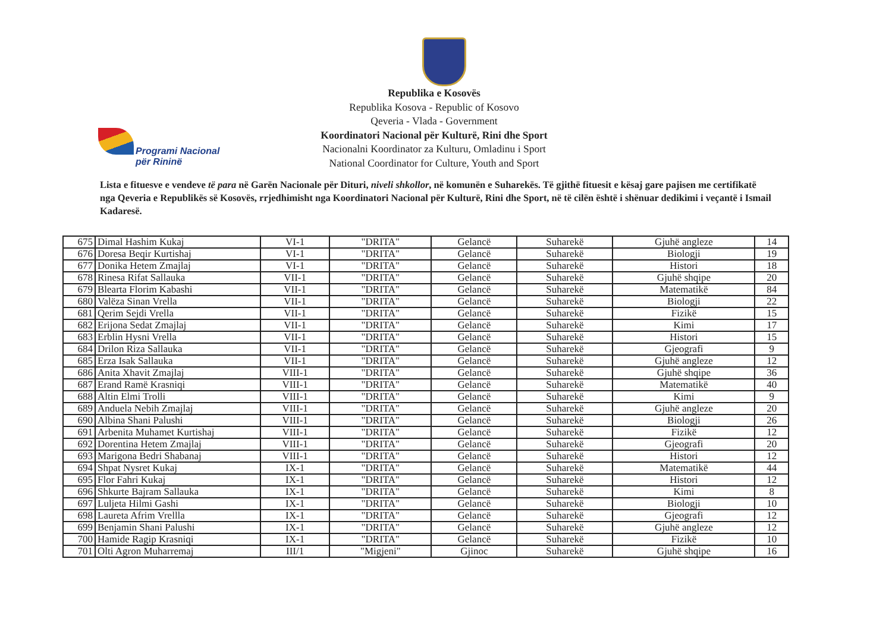Programi Nacional
për Rininë
Republika e Kosovës
Republika Kosova - Republic of Kosovo
Qeveria - Vlada - Government
Koordinatori Nacional për Kulturë, Rini dhe Sport
Nacionalni Koordinator za Kulturu, Omladinu i Sport
National Coordinator for Culture, Youth and Sport
Lista e fituesve e vendeve të para në Garën Nacionale për Dituri, niveli shkollor, në komunën e Suharekës. Të gjithë fituesit e kësaj gare pajisen me certifikatë nga Qeveria e Republikës së Kosovës, rrjedhimisht nga Koordinatori Nacional për Kulturë, Rini dhe Sport, në të cilën është i shënuar dedikimi i veçantë i Ismail Kadaresë.
| 675 | Dimal Hashim Kukaj | VI-1 | "DRITA" | Gelancë | Suharekë | Gjuhë angleze | 14 |
| 676 | Doresa Beqir Kurtishaj | VI-1 | "DRITA" | Gelancë | Suharekë | Biologji | 19 |
| 677 | Donika Hetem Zmajlaj | VI-1 | "DRITA" | Gelancë | Suharekë | Histori | 18 |
| 678 | Rinesa Rifat Sallauka | VII-1 | "DRITA" | Gelancë | Suharekë | Gjuhë shqipe | 20 |
| 679 | Blearta Florim Kabashi | VII-1 | "DRITA" | Gelancë | Suharekë | Matematikë | 84 |
| 680 | Valëza Sinan Vrella | VII-1 | "DRITA" | Gelancë | Suharekë | Biologji | 22 |
| 681 | Qerim Sejdi Vrella | VII-1 | "DRITA" | Gelancë | Suharekë | Fizikë | 15 |
| 682 | Erijona Sedat Zmajlaj | VII-1 | "DRITA" | Gelancë | Suharekë | Kimi | 17 |
| 683 | Erblin Hysni Vrella | VII-1 | "DRITA" | Gelancë | Suharekë | Histori | 15 |
| 684 | Drilon Riza Sallauka | VII-1 | "DRITA" | Gelancë | Suharekë | Gjeografi | 9 |
| 685 | Erza Isak Sallauka | VII-1 | "DRITA" | Gelancë | Suharekë | Gjuhë angleze | 12 |
| 686 | Anita Xhavit Zmajlaj | VIII-1 | "DRITA" | Gelancë | Suharekë | Gjuhë shqipe | 36 |
| 687 | Erand Ramë Krasniqi | VIII-1 | "DRITA" | Gelancë | Suharekë | Matematikë | 40 |
| 688 | Altin Elmi Trolli | VIII-1 | "DRITA" | Gelancë | Suharekë | Kimi | 9 |
| 689 | Anduela Nebih Zmajlaj | VIII-1 | "DRITA" | Gelancë | Suharekë | Gjuhë angleze | 20 |
| 690 | Albina Shani Palushi | VIII-1 | "DRITA" | Gelancë | Suharekë | Biologji | 26 |
| 691 | Arbenita Muhamet Kurtishaj | VIII-1 | "DRITA" | Gelancë | Suharekë | Fizikë | 12 |
| 692 | Dorentina Hetem Zmajlaj | VIII-1 | "DRITA" | Gelancë | Suharekë | Gjeografi | 20 |
| 693 | Marigona Bedri Shabanaj | VIII-1 | "DRITA" | Gelancë | Suharekë | Histori | 12 |
| 694 | Shpat Nysret Kukaj | IX-1 | "DRITA" | Gelancë | Suharekë | Matematikë | 44 |
| 695 | Flor Fahri Kukaj | IX-1 | "DRITA" | Gelancë | Suharekë | Histori | 12 |
| 696 | Shkurte Bajram Sallauka | IX-1 | "DRITA" | Gelancë | Suharekë | Kimi | 8 |
| 697 | Luljeta Hilmi Gashi | IX-1 | "DRITA" | Gelancë | Suharekë | Biologji | 10 |
| 698 | Laureta Afrim Vrellla | IX-1 | "DRITA" | Gelancë | Suharekë | Gjeografi | 12 |
| 699 | Benjamin Shani Palushi | IX-1 | "DRITA" | Gelancë | Suharekë | Gjuhë angleze | 12 |
| 700 | Hamide Ragip Krasniqi | IX-1 | "DRITA" | Gelancë | Suharekë | Fizikë | 10 |
| 701 | Olti Agron Muharremaj | III/1 | "Migjeni" | Gjinoc | Suharekë | Gjuhë shqipe | 16 |